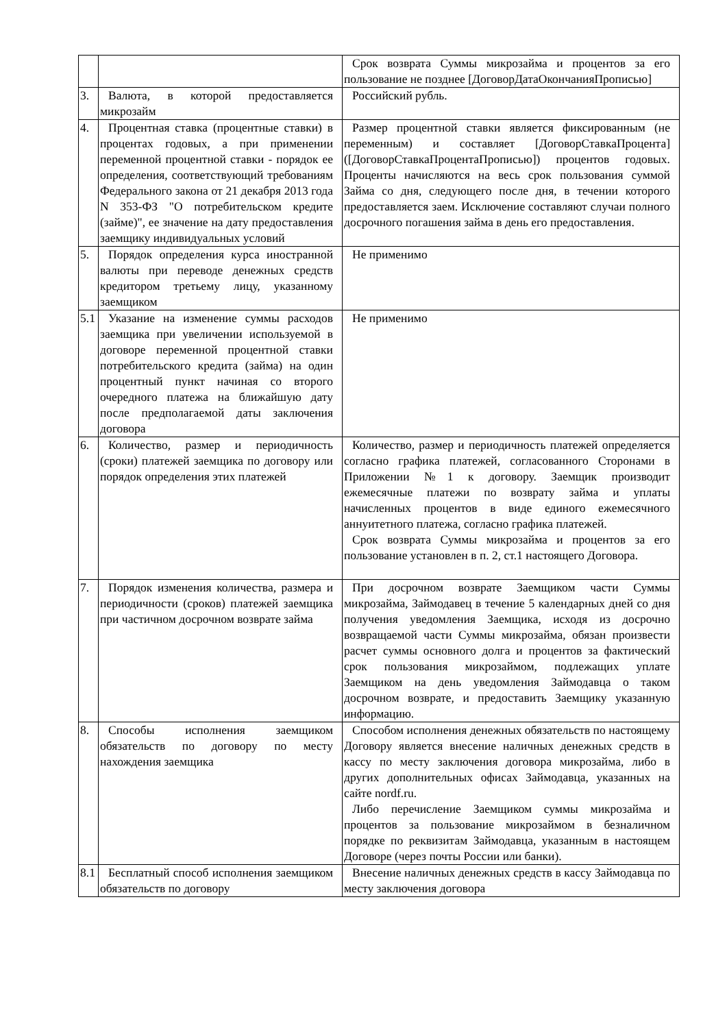| | | Срок возврата Суммы микрозайма и процентов за его пользование не позднее [ДоговорДатаОкончанияПрописью] |
| 3. | Валюта, в которой предоставляется микрозайм | Российский рубль. |
| 4. | Процентная ставка (процентные ставки) в процентах годовых, а при применении переменной процентной ставки - порядок ее определения, соответствующий требованиям Федерального закона от 21 декабря 2013 года N 353-ФЗ "О потребительском кредите (займе)", ее значение на дату предоставления заемщику индивидуальных условий | Размер процентной ставки является фиксированным (не переменным) и составляет [ДоговорСтавкаПроцента] ([ДоговорСтавкаПроцентаПрописью]) процентов годовых. Проценты начисляются на весь срок пользования суммой Займа со дня, следующего после дня, в течении которого предоставляется заем. Исключение составляют случаи полного досрочного погашения займа в день его предоставления. |
| 5. | Порядок определения курса иностранной валюты при переводе денежных средств кредитором третьему лицу, указанному заемщиком | Не применимо |
| 5.1 | Указание на изменение суммы расходов заемщика при увеличении используемой в договоре переменной процентной ставки потребительского кредита (займа) на один процентный пункт начиная со второго очередного платежа на ближайшую дату после предполагаемой даты заключения договора | Не применимо |
| 6. | Количество, размер и периодичность (сроки) платежей заемщика по договору или порядок определения этих платежей | Количество, размер и периодичность платежей определяется согласно графика платежей, согласованного Сторонами в Приложении №1 к договору. Заемщик производит ежемесячные платежи по возврату займа и уплаты начисленных процентов в виде единого ежемесячного аннуитетного платежа, согласно графика платежей. Срок возврата Суммы микрозайма и процентов за его пользование установлен в п. 2, ст.1 настоящего Договора. |
| 7. | Порядок изменения количества, размера и периодичности (сроков) платежей заемщика при частичном досрочном возврате займа | При досрочном возврате Заемщиком части Суммы микрозайма, Займодавец в течение 5 календарных дней со дня получения уведомления Заемщика, исходя из досрочно возвращаемой части Суммы микрозайма, обязан произвести расчет суммы основного долга и процентов за фактический срок пользования микрозаймом, подлежащих уплате Заемщиком на день уведомления Займодавца о таком досрочном возврате, и предоставить Заемщику указанную информацию. |
| 8. | Способы исполнения заемщиком обязательств по договору по месту нахождения заемщика | Способом исполнения денежных обязательств по настоящему Договору является внесение наличных денежных средств в кассу по месту заключения договора микрозайма, либо в других дополнительных офисах Займодавца, указанных на сайте nordf.ru. Либо перечисление Заемщиком суммы микрозайма и процентов за пользование микрозаймом в безналичном порядке по реквизитам Займодавца, указанным в настоящем Договоре (через почты России или банки). |
| 8.1 | Бесплатный способ исполнения заемщиком обязательств по договору | Внесение наличных денежных средств в кассу Займодавца по месту заключения договора |